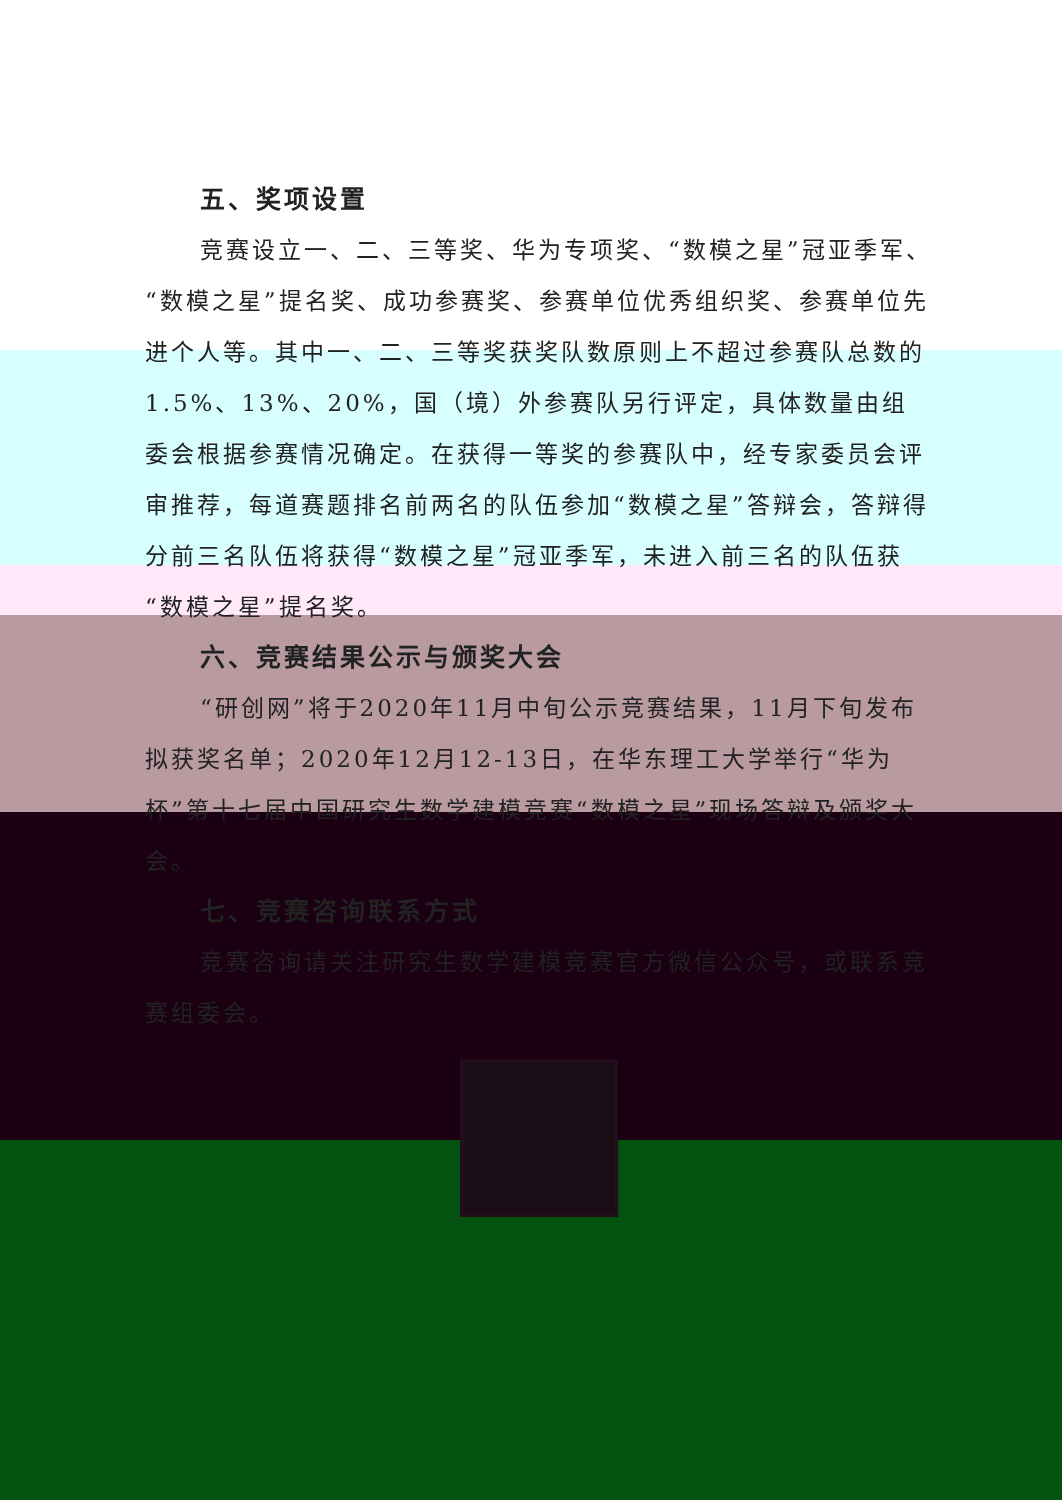五、奖项设置
竞赛设立一、二、三等奖、华为专项奖、“数模之星”冠亚季军、“数模之星”提名奖、成功参赛奖、参赛单位优秀组织奖、参赛单位先进个人等。其中一、二、三等奖获奖队数原则上不超过参赛队总数的1.5%、13%、20%，国（境）外参赛队另行评定，具体数量由组委会根据参赛情况确定。在获得一等奖的参赛队中，经专家委员会评审推荐，每道赛题排名前两名的队伍参加“数模之星”答辩会，答辩得分前三名队伍将获得“数模之星”冠亚季军，未进入前三名的队伍获“数模之星”提名奖。
六、竞赛结果公示与颁奖大会
“研创网”将于2020年11月中旬公示竞赛结果，11月下旬发布拟获奖名单；2020年12月12-13日，在华东理工大学举行“华为杯”第十七届中国研究生数学建模竞赛“数模之星”现场答辩及颁奖大会。
七、竞赛咨询联系方式
竞赛咨询请关注研究生数学建模竞赛官方微信公众号，或联系竞赛组委会。